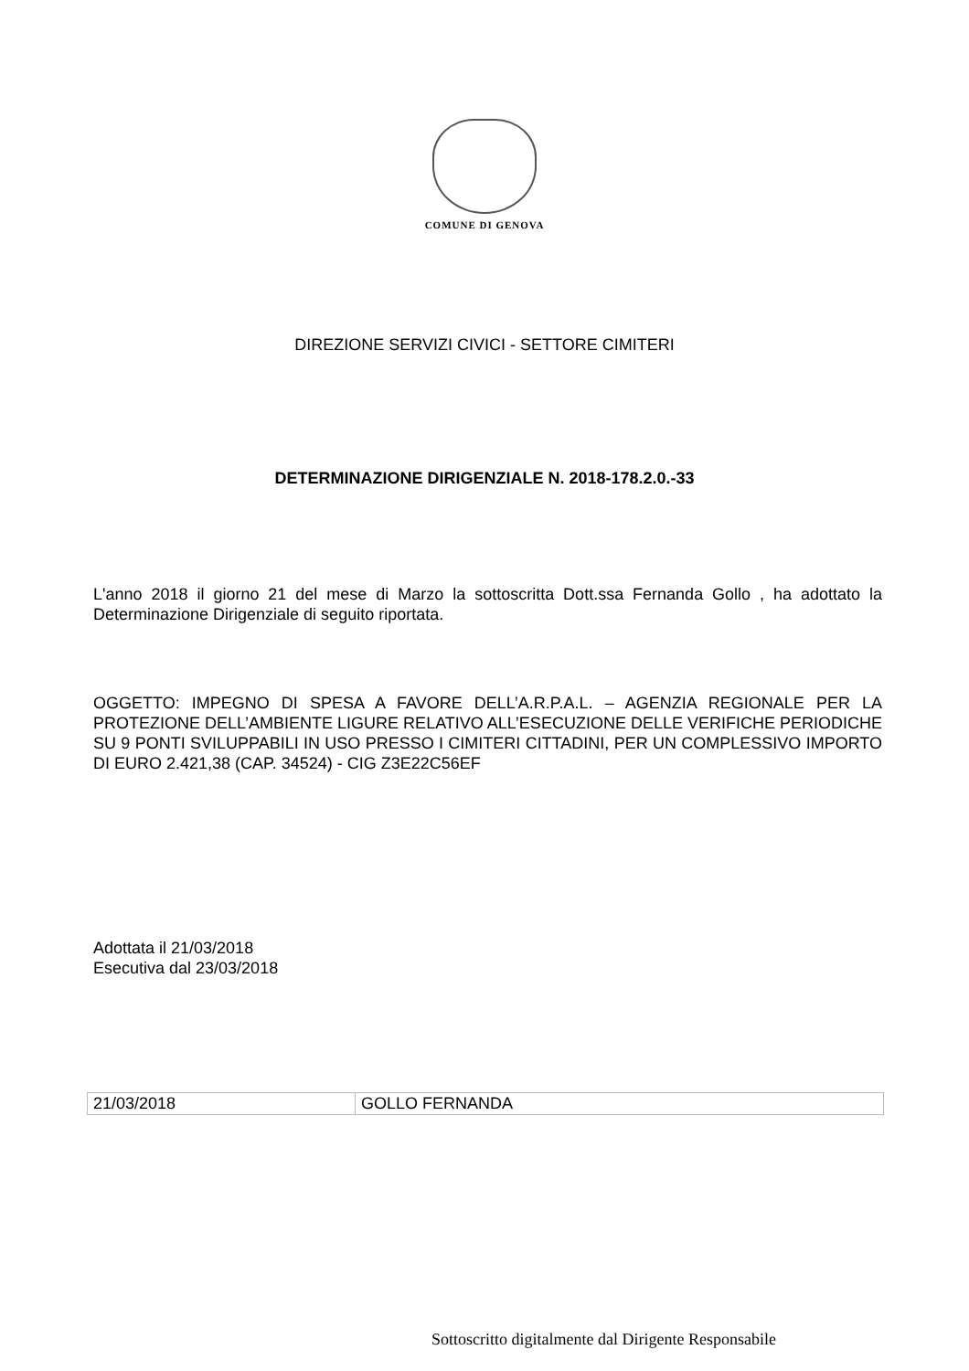COMUNE DI GENOVA
DIREZIONE SERVIZI CIVICI - SETTORE CIMITERI
DETERMINAZIONE DIRIGENZIALE N. 2018-178.2.0.-33
L'anno 2018 il giorno 21 del mese di Marzo la sottoscritta Dott.ssa Fernanda Gollo , ha adottato la Determinazione Dirigenziale di seguito riportata.
OGGETTO: IMPEGNO DI SPESA A FAVORE DELL’A.R.P.A.L. – AGENZIA REGIONALE PER LA PROTEZIONE DELL’AMBIENTE LIGURE RELATIVO ALL’ESECUZIONE DELLE VERIFICHE PERIODICHE SU 9 PONTI SVILUPPABILI IN USO PRESSO I CIMITERI CITTADINI, PER UN COMPLESSIVO IMPORTO DI EURO 2.421,38 (CAP. 34524) - CIG Z3E22C56EF
Adottata il 21/03/2018
Esecutiva dal 23/03/2018
| 21/03/2018 | GOLLO FERNANDA |
Sottoscritto digitalmente dal Dirigente Responsabile